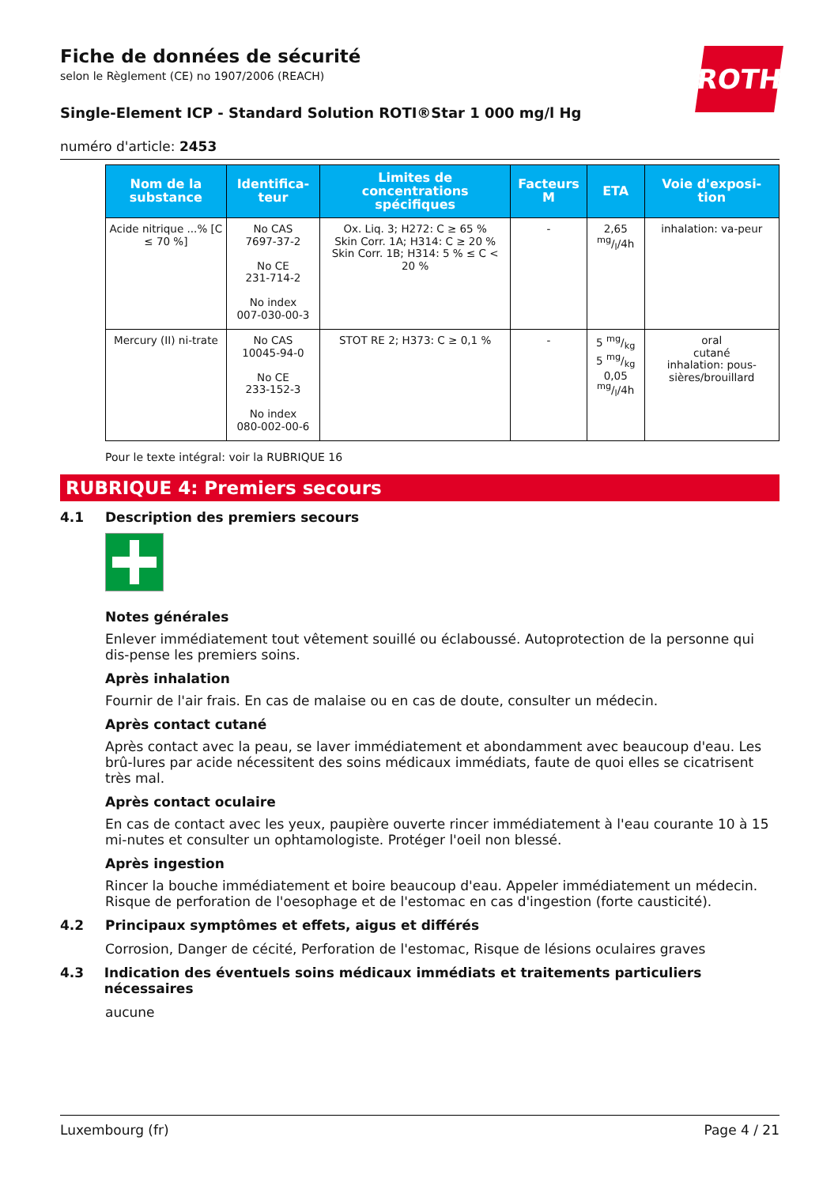ROTH
Fiche de données de sécurité
selon le Règlement (CE) no 1907/2006 (REACH)
Single-Element ICP - Standard Solution ROTI®Star 1 000 mg/l Hg
numéro d'article: 2453
| Nom de la substance | Identifica-teur | Limites de concentrations spécifiques | Facteurs M | ETA | Voie d'exposi-tion |
| --- | --- | --- | --- | --- | --- |
| Acide nitrique ...% [C ≤ 70 %] | No CAS 7697-37-2 No CE 231-714-2 No index 007-030-00-3 | Ox. Liq. 3; H272: C ≥ 65 % Skin Corr. 1A; H314: C ≥ 20 % Skin Corr. 1B; H314: 5 % ≤ C < 20 % | - | 2,65 mg/l/4h | inhalation: va-peur |
| Mercury (II) ni-trate | No CAS 10045-94-0 No CE 233-152-3 No index 080-002-00-6 | STOT RE 2; H373: C ≥ 0,1 % | - | 5 mg/kg 5 mg/kg 0,05 mg/l/4h | oral cutané inhalation: pous-sières/brouillard |
Pour le texte intégral: voir la RUBRIQUE 16
RUBRIQUE 4: Premiers secours
4.1 Description des premiers secours
Notes générales
Enlever immédiatement tout vêtement souillé ou éclaboussé. Autoprotection de la personne qui dis-pense les premiers soins.
Après inhalation
Fournir de l'air frais. En cas de malaise ou en cas de doute, consulter un médecin.
Après contact cutané
Après contact avec la peau, se laver immédiatement et abondamment avec beaucoup d'eau. Les brû-lures par acide nécessitent des soins médicaux immédiats, faute de quoi elles se cicatrisent très mal.
Après contact oculaire
En cas de contact avec les yeux, paupière ouverte rincer immédiatement à l'eau courante 10 à 15 mi-nutes et consulter un ophtamologiste. Protéger l'oeil non blessé.
Après ingestion
Rincer la bouche immédiatement et boire beaucoup d'eau. Appeler immédiatement un médecin. Risque de perforation de l'oesophage et de l'estomac en cas d'ingestion (forte causticité).
4.2 Principaux symptômes et effets, aigus et différés
Corrosion, Danger de cécité, Perforation de l'estomac, Risque de lésions oculaires graves
4.3 Indication des éventuels soins médicaux immédiats et traitements particuliers nécessaires
aucune
Luxembourg (fr) Page 4 / 21